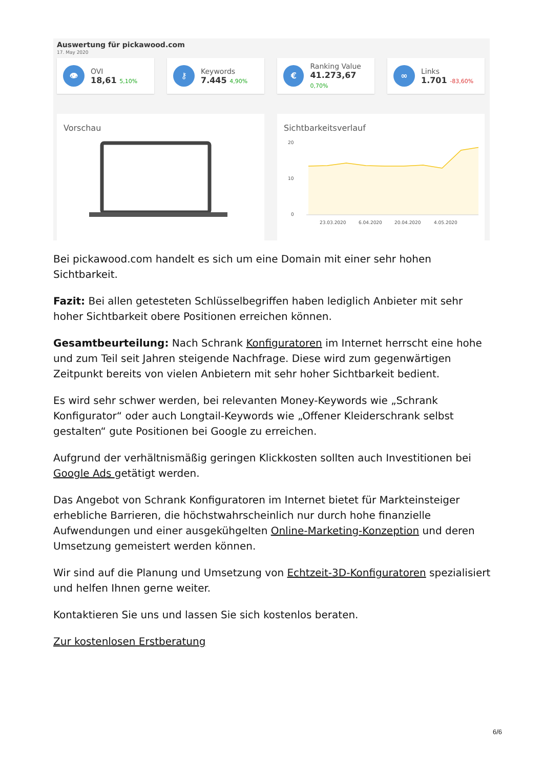Auswertung für pickawood.com
17. May 2020
👁
OVI
18,61 5,10%
⚷
Keywords
7.445 4,90%
€
Ranking Value
41.273,67 0,70%
∞
Links
1.701 -83,60%
Vorschau Sichtbarkeitsverlauf
20
10
0
23.03.2020
6.04.2020
20.04.2020
4.05.2020
Bei pickawood.com handelt es sich um eine Domain mit einer sehr hohen Sichtbarkeit.
Fazit: Bei allen getesteten Schlüsselbegriffen haben lediglich Anbieter mit sehr hoher Sichtbarkeit obere Positionen erreichen können.
Gesamtbeurteilung: Nach Schrank Konfiguratoren im Internet herrscht eine hohe und zum Teil seit Jahren steigende Nachfrage. Diese wird zum gegenwärtigen Zeitpunkt bereits von vielen Anbietern mit sehr hoher Sichtbarkeit bedient.
Es wird sehr schwer werden, bei relevanten Money-Keywords wie „Schrank Konfigurator“ oder auch Longtail-Keywords wie „Offener Kleiderschrank selbst gestalten“ gute Positionen bei Google zu erreichen.
Aufgrund der verhältnismäßig geringen Klickkosten sollten auch Investitionen bei Google Ads getätigt werden.
Das Angebot von Schrank Konfiguratoren im Internet bietet für Markteinsteiger erhebliche Barrieren, die höchstwahrscheinlich nur durch hohe finanzielle Aufwendungen und einer ausgekühgelten Online-Marketing-Konzeption und deren Umsetzung gemeistert werden können.
Wir sind auf die Planung und Umsetzung von Echtzeit-3D-Konfiguratoren spezialisiert und helfen Ihnen gerne weiter.
Kontaktieren Sie uns und lassen Sie sich kostenlos beraten.
Zur kostenlosen Erstberatung
6/6